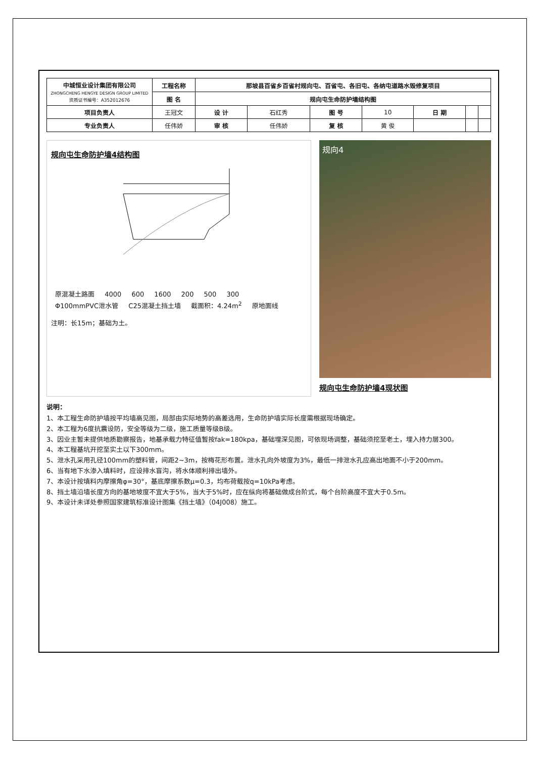| 中城恒业设计集团有限公司 ZHONGCHENG HENGYE DESIGN GROUP LIMITED 资质证书编号：A352012676 | 工程名称 | 那坡县百省乡百省村规向屯、百省屯、各旧屯、各纳屯道路水毁修复项目 | | | | | | |
| | 图 名 | 规向屯生命防护墙结构图 | | | | | | |
| 项目负责人 | 王冠文 | 设 计 | 石红秀 | 图 号 | 10 | 日 期 | | |
| 专业负责人 | 任伟娇 | 审 核 | 任伟娇 | 复 核 | 黄 俊 | | | |
规向屯生命防护墙4结构图
原混凝土路面 4000 600 1600 200 500 300 Φ100mmPVC泄水管 C25混凝土挡土墙 截面积：4.24m<sup>2</sup> 原地面线
注明：长15m；基础为土。
规向4
规向屯生命防护墙4现状图
说明：
1、本工程生命防护墙按平均墙高见图，局部由实际地势的高差选用，生命防护墙实际长度需根据现场确定。
2、本工程为6度抗震设防，安全等级为二级，施工质量等级B级。
3、因业主暂未提供地质勘察报告，地基承载力特征值暂按fak=180kpa，基础埋深见图，可依现场调整，基础须挖至老土，埋入持力层300。
4、本工程基坑开挖至实土以下300mm。
5、泄水孔采用孔径100mm的塑料管，间距2~3m，按梅花形布置。泄水孔向外坡度为3%，最低一排泄水孔应高出地面不小于200mm。
6、当有地下水渗入填料时，应设排水盲沟，将水体顺利排出墙外。
7、本设计按填料内摩擦角φ=30°，基底摩擦系数μ=0.3，均布荷载按q=10kPa考虑。
8、挡土墙沿墙长度方向的基地坡度不宜大于5%，当大于5%时，应在纵向将基础做成台阶式，每个台阶高度不宜大于0.5m。
9、本设计未详处参照国家建筑标准设计图集《挡土墙》（04J008）施工。